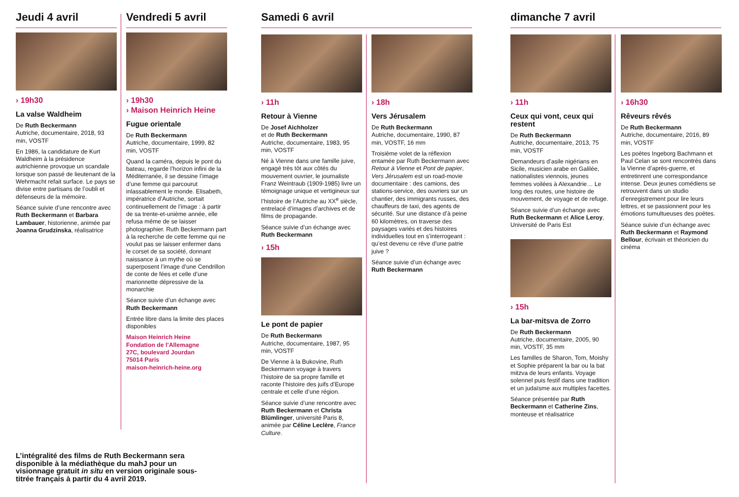Jeudi 4 avril
› 19h30
La valse Waldheim
De Ruth Beckermann
Autriche, documentaire, 2018, 93 min, VOSTF
En 1986, la candidature de Kurt Waldheim à la présidence autrichienne provoque un scandale lorsque son passé de lieutenant de la Wehrmacht refait surface. Le pays se divise entre partisans de l’oubli et défenseurs de la mémoire.
Séance suivie d’une rencontre avec Ruth Beckermann et Barbara Lambauer, historienne, animée par Joanna Grudzinska, réalisatrice
Vendredi 5 avril
› 19h30
› Maison Heinrich Heine
Fugue orientale
De Ruth Beckermann
Autriche, documentaire, 1999, 82 min, VOSTF
Quand la caméra, depuis le pont du bateau, regarde l’horizon infini de la Méditerranée, il se dessine l’image d’une femme qui parcourut inlassablement le monde. Elisabeth, impératrice d’Autriche, sortait continuellement de l’image : à partir de sa trente-et-unième année, elle refusa même de se laisser photographier. Ruth Beckermann part à la recherche de cette femme qui ne voulut pas se laisser enfermer dans le corset de sa société, donnant naissance à un mythe où se superposent l’image d’une Cendrillon de conte de fées et celle d’une marionnette dépressive de la monarchie
Séance suivie d’un échange avec Ruth Beckermann
Entrée libre dans la limite des places disponibles
Maison Heinrich Heine
Fondation de l’Allemagne
27C, boulevard Jourdan
75014 Paris
maison-heinrich-heine.org
Samedi 6 avril
› 11h
Retour à Vienne
De Josef Aichholzer
et de Ruth Beckermann
Autriche, documentaire, 1983, 95 min, VOSTF
Né à Vienne dans une famille juive, engagé très tôt aux côtés du mouvement ouvrier, le journaliste Franz Weintraub (1909-1985) livre un témoignage unique et vertigineux sur l’histoire de l’Autriche au XX<sup>e</sup> siècle, entrelacé d’images d’archives et de films de propagande.
Séance suivie d’un échange avec Ruth Beckermann
› 15h
Le pont de papier
De Ruth Beckermann
Autriche, documentaire, 1987, 95 min, VOSTF
De Vienne à la Bukovine, Ruth Beckermann voyage à travers l’histoire de sa propre famille et raconte l’histoire des juifs d’Europe centrale et celle d’une région.
Séance suivie d’une rencontre avec Ruth Beckermann et Christa Blümlinger, université Paris 8, animée par Céline Leclère, France Culture.
› 18h
Vers Jérusalem
De Ruth Beckermann
Autriche, documentaire, 1990, 87 min, VOSTF, 16 mm
Troisième volet de la réflexion entamée par Ruth Beckermann avec Retour à Vienne et Pont de papier, Vers Jérusalem est un road-movie documentaire : des camions, des stations-service, des ouvriers sur un chantier, des immigrants russes, des chauffeurs de taxi, des agents de sécurité. Sur une distance d’à peine 60 kilomètres, on traverse des paysages variés et des histoires individuelles tout en s’interrogeant : qu’est devenu ce rêve d’une patrie juive ?
Séance suivie d’un échange avec Ruth Beckermann
dimanche 7 avril
› 11h
Ceux qui vont, ceux qui restent
De Ruth Beckermann
Autriche, documentaire, 2013, 75 min, VOSTF
Demandeurs d’asile nigérians en Sicile, musicien arabe en Galilée, nationalistes viennois, jeunes femmes voilées à Alexandrie… Le long des routes, une histoire de mouvement, de voyage et de refuge.
Séance suivie d’un échange avec Ruth Beckermann et Alice Leroy, Université de Paris Est
› 15h
La bar-mitsva de Zorro
De Ruth Beckermann
Autriche, documentaire, 2005, 90 min, VOSTF, 35 mm
Les familles de Sharon, Tom, Moishy et Sophie préparent la bar ou la bat mitzva de leurs enfants. Voyage solennel puis festif dans une tradition et un judaïsme aux multiples facettes.
Séance présentée par Ruth Beckermann et Catherine Zins, monteuse et réalisatrice
› 16h30
Rêveurs rêvés
De Ruth Beckermann
Autriche, documentaire, 2016, 89 min, VOSTF
Les poètes Ingeborg Bachmann et Paul Celan se sont rencontrés dans la Vienne d’après-guerre, et entretinrent une correspondance intense. Deux jeunes comédiens se retrouvent dans un studio d’enregistrement pour lire leurs lettres, et se passionnent pour les émotions tumultueuses des poètes.
Séance suivie d’un échange avec Ruth Beckermann et Raymond Bellour, écrivain et théoricien du cinéma
L’intégralité des films de Ruth Beckermann sera disponible à la médiathèque du mahJ pour un visionnage gratuit in situ en version originale sous-titrée français à partir du 4 avril 2019.